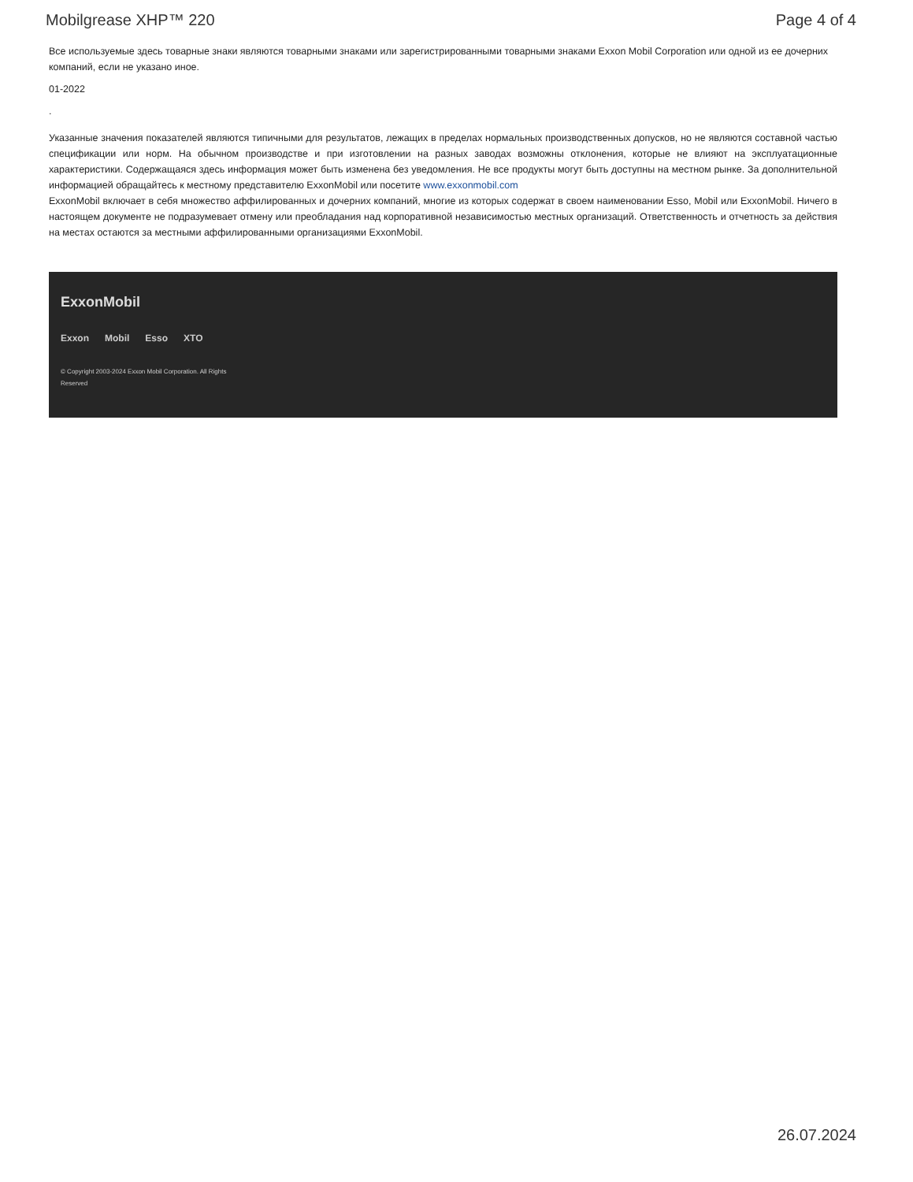Mobilgrease XHP™ 220 Page 4 of 4
Все используемые здесь товарные знаки являются товарными знаками или зарегистрированными товарными знаками Exxon Mobil Corporation или одной из ее дочерних компаний, если не указано иное.
01-2022
.
Указанные значения показателей являются типичными для результатов, лежащих в пределах нормальных производственных допусков, но не являются составной частью спецификации или норм. На обычном производстве и при изготовлении на разных заводах возможны отклонения, которые не влияют на эксплуатационные характеристики. Содержащаяся здесь информация может быть изменена без уведомления. Не все продукты могут быть доступны на местном рынке. За дополнительной информацией обращайтесь к местному представителю ExxonMobil или посетите www.exxonmobil.com
ExxonMobil включает в себя множество аффилированных и дочерних компаний, многие из которых содержат в своем наименовании Esso, Mobil или ExxonMobil. Ничего в настоящем документе не подразумевает отмену или преобладания над корпоративной независимостью местных организаций. Ответственность и отчетность за действия на местах остаются за местными аффилированными организациями ExxonMobil.
ExxonMobil
Exxon Mobil Esso XTO
© Copyright 2003-2024 Exxon Mobil Corporation. All Rights Reserved
26.07.2024